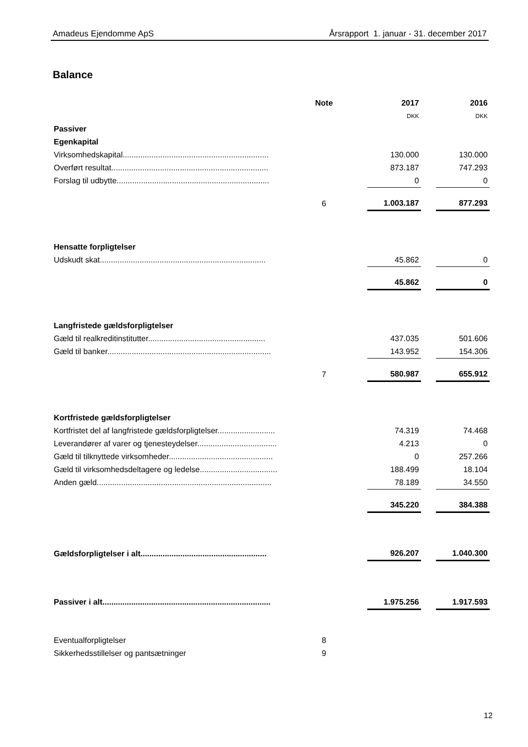Amadeus Ejendomme ApS Årsrapport 1. januar - 31. december 2017
Balance
| | Note | | 2017 | | 2016 |
| --- | --- | --- | --- | --- | --- |
| | | | DKK | | DKK |
| Passiver | | | | | |
| Egenkapital | | | | | |
| Virksomhedskapital.................................................................. | | | 130.000 | | 130.000 |
| Overført resultat....................................................................... | | | 873.187 | | 747.293 |
| Forslag til udbytte..................................................................... | | | 0 | | 0 |
| | 6 | | 1.003.187 | | 877.293 |
| Hensatte forpligtelser | | | | | |
| Udskudt skat........................................................................... | | | 45.862 | | 0 |
| | | | 45.862 | | 0 |
| Langfristede gældsforpligtelser | | | | | |
| Gæld til realkreditinstitutter..................................................... | | | 437.035 | | 501.606 |
| Gæld til banker.......................................................................... | | | 143.952 | | 154.306 |
| | 7 | | 580.987 | | 655.912 |
| Kortfristede gældsforpligtelser | | | | | |
| Kortfristet del af langfristede gældsforpligtelser.......................... | | | 74.319 | | 74.468 |
| Leverandører af varer og tjenesteydelser.................................... | | | 4.213 | | 0 |
| Gæld til tilknyttede virksomheder............................................... | | | 0 | | 257.266 |
| Gæld til virksomhedsdeltagere og ledelse................................... | | | 188.499 | | 18.104 |
| Anden gæld............................................................................... | | | 78.189 | | 34.550 |
| | | | 345.220 | | 384.388 |
| Gældsforpligtelser i alt......................................................... | | | 926.207 | | 1.040.300 |
| Passiver i alt............................................................................ | | | 1.975.256 | | 1.917.593 |
| Eventualforpligtelser | 8 | | | | |
| Sikkerhedsstillelser og pantsætninger | 9 | | | | |
12